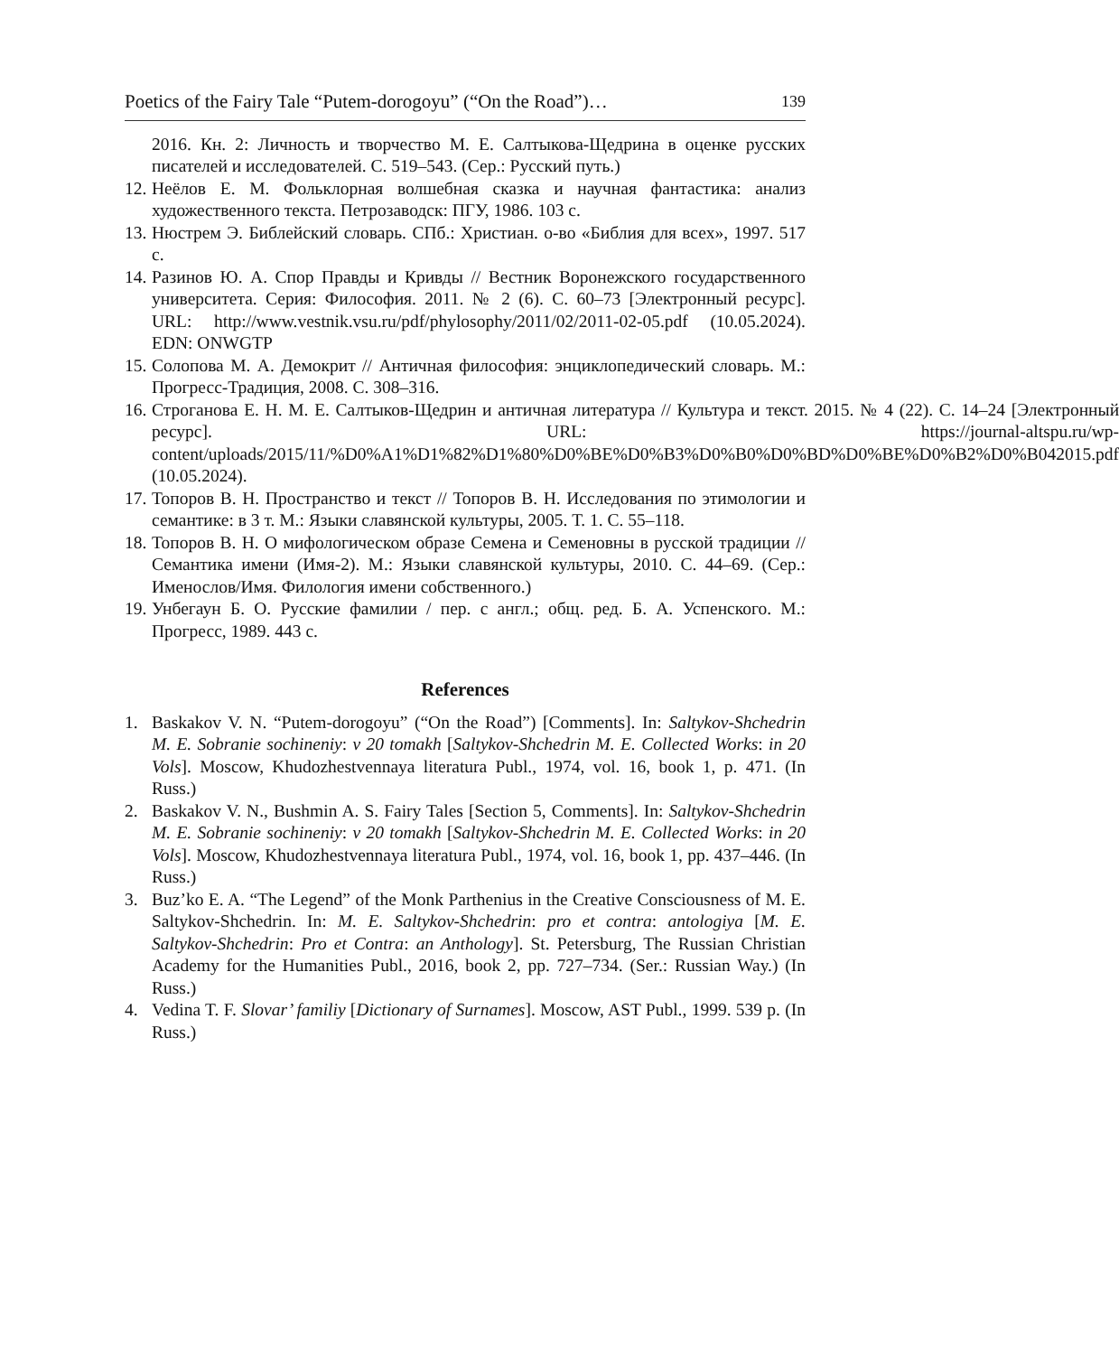Poetics of the Fairy Tale “Putem-dorogoyu” (“On the Road”)… 139
2016. Кн. 2: Личность и творчество М. Е. Салтыкова-Щедрина в оценке русских писателей и исследователей. С. 519–543. (Сер.: Русский путь.)
12. Неёлов Е. М. Фольклорная волшебная сказка и научная фантастика: анализ художественного текста. Петрозаводск: ПГУ, 1986. 103 с.
13. Нюстрем Э. Библейский словарь. СПб.: Христиан. о-во «Библия для всех», 1997. 517 с.
14. Разинов Ю. А. Спор Правды и Кривды // Вестник Воронежского государственного университета. Серия: Философия. 2011. № 2 (6). С. 60–73 [Электронный ресурс]. URL: http://www.vestnik.vsu.ru/pdf/phylosophy/2011/02/2011-02-05.pdf (10.05.2024). EDN: ONWGTP
15. Солопова М. А. Демокрит // Античная философия: энциклопедический словарь. М.: Прогресс-Традиция, 2008. С. 308–316.
16. Строганова Е. Н. М. Е. Салтыков-Щедрин и античная литература // Культура и текст. 2015. № 4 (22). С. 14–24 [Электронный ресурс]. URL: https://journal-altspu.ru/wp-content/uploads/2015/11/%D0%A1%D1%82%D1%80%D0%BE%D0%B3%D0%B0%D0%BD%D0%BE%D0%B2%D0%B042015.pdf (10.05.2024).
17. Топоров В. Н. Пространство и текст // Топоров В. Н. Исследования по этимологии и семантике: в 3 т. М.: Языки славянской культуры, 2005. Т. 1. С. 55–118.
18. Топоров В. Н. О мифологическом образе Семена и Семеновны в русской традиции // Семантика имени (Имя-2). М.: Языки славянской культуры, 2010. С. 44–69. (Сер.: Именослов/Имя. Филология имени собственного.)
19. Унбегаун Б. О. Русские фамилии / пер. с англ.; общ. ред. Б. А. Успенского. М.: Прогресс, 1989. 443 с.
References
1. Baskakov V. N. “Putem-dorogoyu” (“On the Road”) [Comments]. In: Saltykov-Shchedrin M. E. Sobranie sochineniy: v 20 tomakh [Saltykov-Shchedrin M. E. Collected Works: in 20 Vols]. Moscow, Khudozhestvennaya literatura Publ., 1974, vol. 16, book 1, p. 471. (In Russ.)
2. Baskakov V. N., Bushmin A. S. Fairy Tales [Section 5, Comments]. In: Saltykov-Shchedrin M. E. Sobranie sochineniy: v 20 tomakh [Saltykov-Shchedrin M. E. Collected Works: in 20 Vols]. Moscow, Khudozhestvennaya literatura Publ., 1974, vol. 16, book 1, pp. 437–446. (In Russ.)
3. Buz’ko E. A. “The Legend” of the Monk Parthenius in the Creative Consciousness of M. E. Saltykov-Shchedrin. In: M. E. Saltykov-Shchedrin: pro et contra: antologiya [M. E. Saltykov-Shchedrin: Pro et Contra: an Anthology]. St. Petersburg, The Russian Christian Academy for the Humanities Publ., 2016, book 2, pp. 727–734. (Ser.: Russian Way.) (In Russ.)
4. Vedina T. F. Slovar’ familiy [Dictionary of Surnames]. Moscow, AST Publ., 1999. 539 p. (In Russ.)